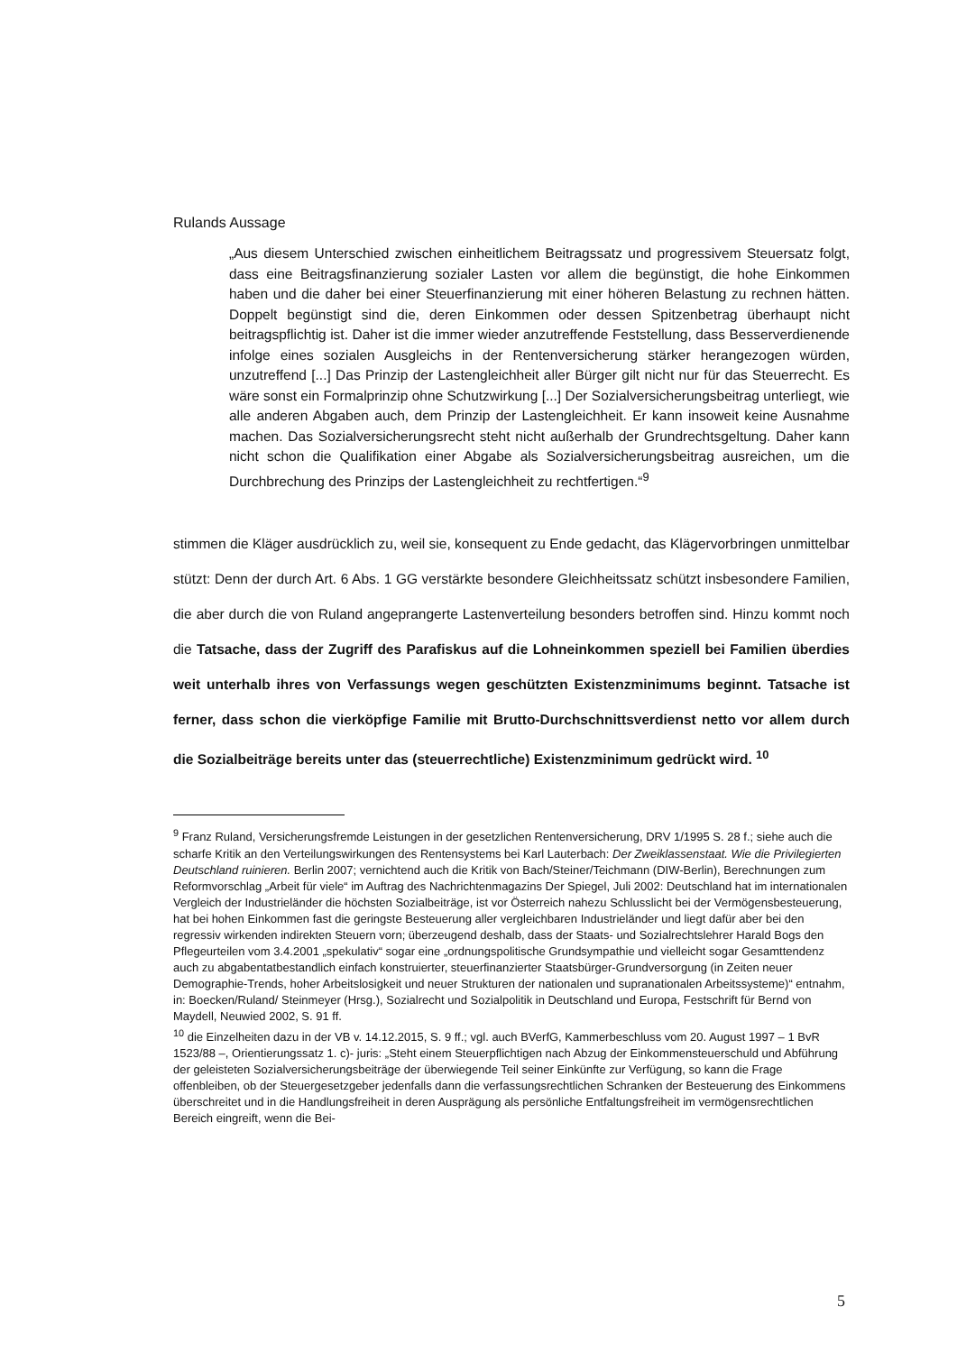Rulands Aussage
„Aus diesem Unterschied zwischen einheitlichem Beitragssatz und progressivem Steuersatz folgt, dass eine Beitragsfinanzierung sozialer Lasten vor allem die begünstigt, die hohe Einkommen haben und die daher bei einer Steuerfinanzierung mit einer höheren Belastung zu rechnen hätten. Doppelt begünstigt sind die, deren Einkommen oder dessen Spitzenbetrag überhaupt nicht beitragspflichtig ist. Daher ist die immer wieder anzutreffende Feststellung, dass Besserverdienende infolge eines sozialen Ausgleichs in der Rentenversicherung stärker herangezogen würden, unzutreffend [...] Das Prinzip der Lastengleichheit aller Bürger gilt nicht nur für das Steuerrecht. Es wäre sonst ein Formalprinzip ohne Schutzwirkung [...] Der Sozialversicherungsbeitrag unterliegt, wie alle anderen Abgaben auch, dem Prinzip der Lastengleichheit. Er kann insoweit keine Ausnahme machen. Das Sozialversicherungsrecht steht nicht außerhalb der Grundrechtsgeltung. Daher kann nicht schon die Qualifikation einer Abgabe als Sozialversicherungsbeitrag ausreichen, um die Durchbrechung des Prinzips der Lastengleichheit zu rechtfertigen.“<sup>9</sup>
stimmen die Kläger ausdrücklich zu, weil sie, konsequent zu Ende gedacht, das Klägervorbringen unmittelbar stützt: Denn der durch Art. 6 Abs. 1 GG verstärkte besondere Gleichheitssatz schützt insbesondere Familien, die aber durch die von Ruland angeprangerte Lastenverteilung besonders betroffen sind. Hinzu kommt noch die Tatsache, dass der Zugriff des Parafiskus auf die Lohneinkommen speziell bei Familien überdies weit unterhalb ihres von Verfassungs wegen geschützten Existenzminimums beginnt. Tatsache ist ferner, dass schon die vierköpfige Familie mit Brutto-Durchschnittsverdienst netto vor allem durch die Sozialbeiträge bereits unter das (steuerrechtliche) Existenzminimum gedrückt wird. <sup>10</sup>
<sup>9</sup> Franz Ruland, Versicherungsfremde Leistungen in der gesetzlichen Rentenversicherung, DRV 1/1995 S. 28 f.; siehe auch die scharfe Kritik an den Verteilungswirkungen des Rentensystems bei Karl Lauterbach: Der Zweiklassenstaat. Wie die Privilegierten Deutschland ruinieren. Berlin 2007; vernichtend auch die Kritik von Bach/Steiner/Teichmann (DIW-Berlin), Berechnungen zum Reformvorschlag „Arbeit für viele“ im Auftrag des Nachrichtenmagazins Der Spiegel, Juli 2002: Deutschland hat im internationalen Vergleich der Industrieländer die höchsten Sozialbeiträge, ist vor Österreich nahezu Schlusslicht bei der Vermögensbesteuerung, hat bei hohen Einkommen fast die geringste Besteuerung aller vergleichbaren Industrieländer und liegt dafür aber bei den regressiv wirkenden indirekten Steuern vorn; überzeugend deshalb, dass der Staats- und Sozialrechtslehrer Harald Bogs den Pflegeurteilen vom 3.4.2001 „spekulativ“ sogar eine „ordnungspolitische Grundsympathie und vielleicht sogar Gesamttendenz auch zu abgabentatbestandlich einfach konstruierter, steuerfinanzierter Staatsbürger-Grundversorgung (in Zeiten neuer Demographie-Trends, hoher Arbeitslosigkeit und neuer Strukturen der nationalen und supranationalen Arbeitssysteme)“ entnahm, in: Boecken/Ruland/ Steinmeyer (Hrsg.), Sozialrecht und Sozialpolitik in Deutschland und Europa, Festschrift für Bernd von Maydell, Neuwied 2002, S. 91 ff.
<sup>10</sup> die Einzelheiten dazu in der VB v. 14.12.2015, S. 9 ff.; vgl. auch BVerfG, Kammerbeschluss vom 20. August 1997 – 1 BvR 1523/88 –, Orientierungssatz 1. c)- juris: „Steht einem Steuerpflichtigen nach Abzug der Einkommensteuerschuld und Abführung der geleisteten Sozialversicherungsbeiträge der überwiegende Teil seiner Einkünfte zur Verfügung, so kann die Frage offenbleiben, ob der Steuergesetzgeber jedenfalls dann die verfassungsrechtlichen Schranken der Besteuerung des Einkommens überschreitet und in die Handlungsfreiheit in deren Ausprägung als persönliche Entfaltungsfreiheit im vermögensrechtlichen Bereich eingreift, wenn die Bei-
5